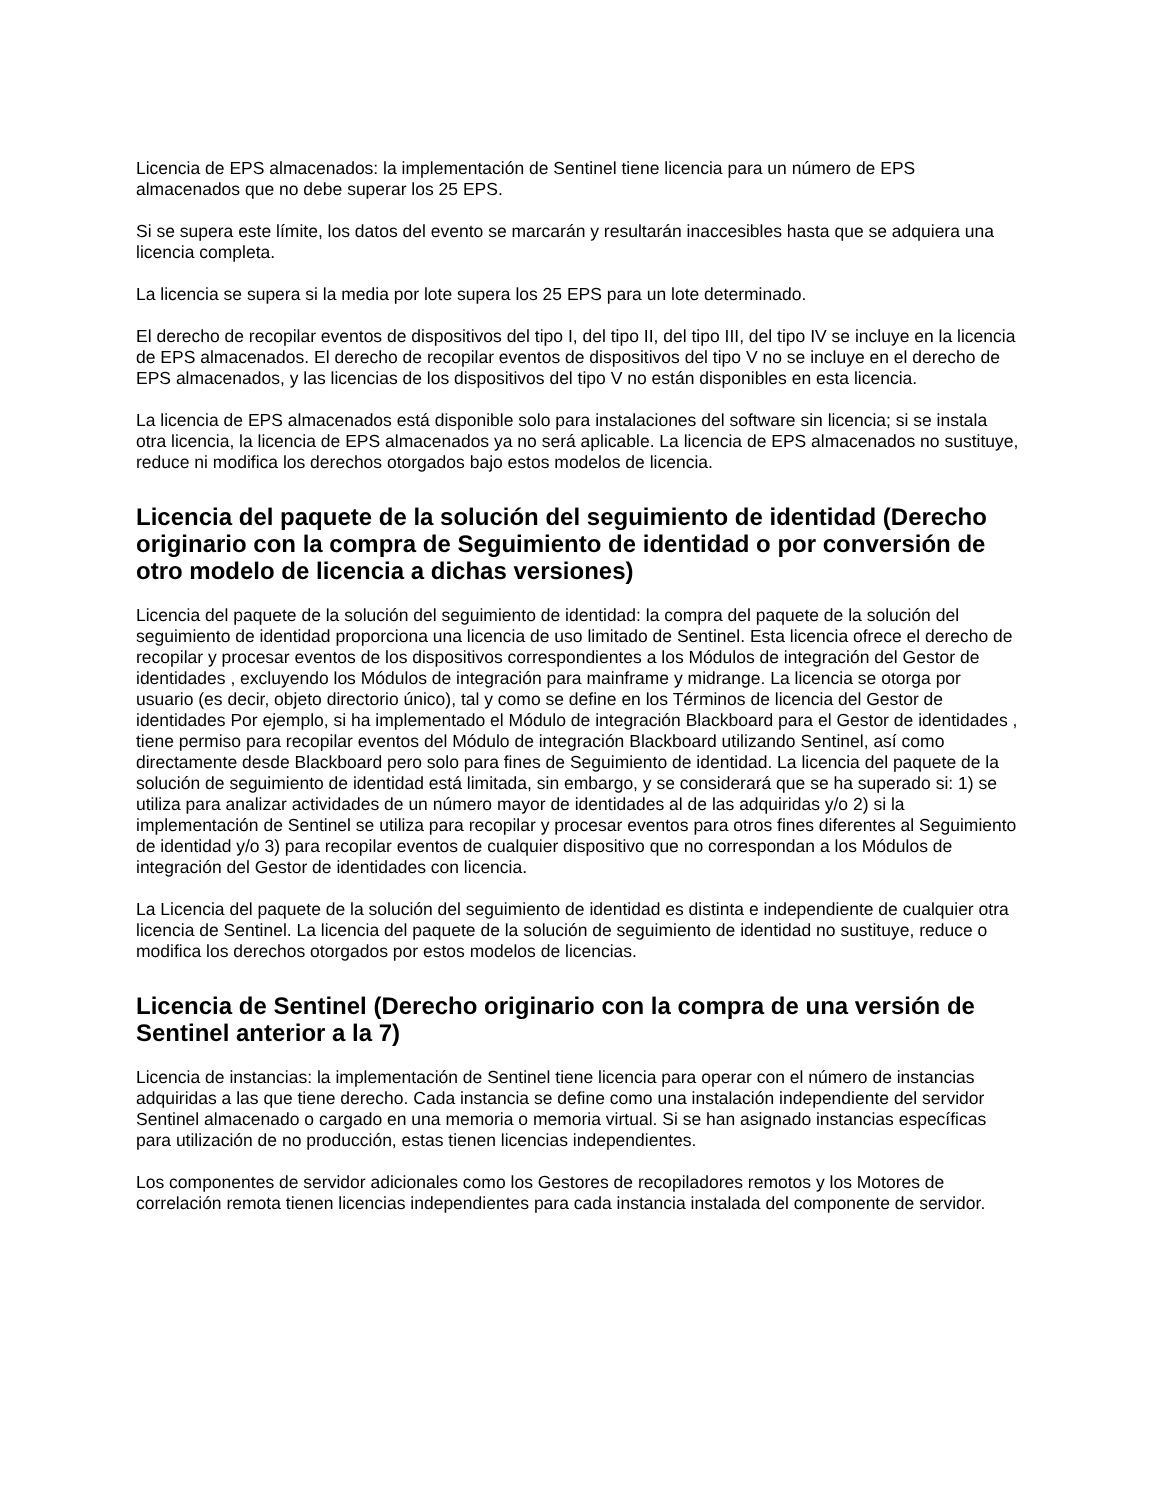Licencia de EPS almacenados: la implementación de Sentinel tiene licencia para un número de EPS almacenados que no debe superar los 25 EPS.
Si se supera este límite, los datos del evento se marcarán y resultarán inaccesibles hasta que se adquiera una licencia completa.
La licencia se supera si la media por lote supera los 25 EPS para un lote determinado.
El derecho de recopilar eventos de dispositivos del tipo I, del tipo II, del tipo III, del tipo IV se incluye en la licencia de EPS almacenados. El derecho de recopilar eventos de dispositivos del tipo V no se incluye en el derecho de EPS almacenados, y las licencias de los dispositivos del tipo V no están disponibles en esta licencia.
La licencia de EPS almacenados está disponible solo para instalaciones del software sin licencia; si se instala otra licencia, la licencia de EPS almacenados ya no será aplicable. La licencia de EPS almacenados no sustituye, reduce ni modifica los derechos otorgados bajo estos modelos de licencia.
Licencia del paquete de la solución del seguimiento de identidad (Derecho originario con la compra de Seguimiento de identidad o por conversión de otro modelo de licencia a dichas versiones)
Licencia del paquete de la solución del seguimiento de identidad: la compra del paquete de la solución del seguimiento de identidad proporciona una licencia de uso limitado de Sentinel. Esta licencia ofrece el derecho de recopilar y procesar eventos de los dispositivos correspondientes a los Módulos de integración del Gestor de identidades , excluyendo los Módulos de integración para mainframe y midrange. La licencia se otorga por usuario (es decir, objeto directorio único), tal y como se define en los Términos de licencia del Gestor de identidades Por ejemplo, si ha implementado el Módulo de integración Blackboard para el Gestor de identidades , tiene permiso para recopilar eventos del Módulo de integración Blackboard utilizando Sentinel, así como directamente desde Blackboard pero solo para fines de Seguimiento de identidad. La licencia del paquete de la solución de seguimiento de identidad está limitada, sin embargo, y se considerará que se ha superado si: 1) se utiliza para analizar actividades de un número mayor de identidades al de las adquiridas y/o 2) si la implementación de Sentinel se utiliza para recopilar y procesar eventos para otros fines diferentes al Seguimiento de identidad y/o 3) para recopilar eventos de cualquier dispositivo que no correspondan a los Módulos de integración del Gestor de identidades con licencia.
La Licencia del paquete de la solución del seguimiento de identidad es distinta e independiente de cualquier otra licencia de Sentinel. La licencia del paquete de la solución de seguimiento de identidad no sustituye, reduce o modifica los derechos otorgados por estos modelos de licencias.
Licencia de Sentinel (Derecho originario con la compra de una versión de Sentinel anterior a la 7)
Licencia de instancias: la implementación de Sentinel tiene licencia para operar con el número de instancias adquiridas a las que tiene derecho. Cada instancia se define como una instalación independiente del servidor Sentinel almacenado o cargado en una memoria o memoria virtual. Si se han asignado instancias específicas para utilización de no producción, estas tienen licencias independientes.
Los componentes de servidor adicionales como los Gestores de recopiladores remotos y los Motores de correlación remota tienen licencias independientes para cada instancia instalada del componente de servidor.